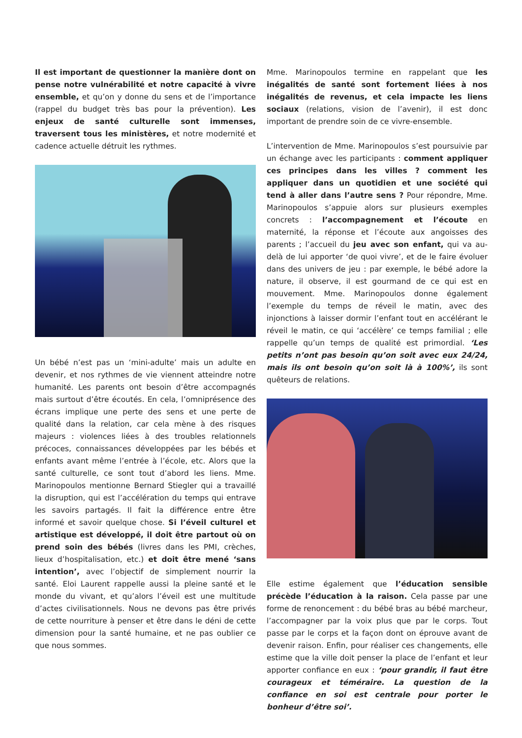Il est important de questionner la manière dont on pense notre vulnérabilité et notre capacité à vivre ensemble, et qu’on y donne du sens et de l’importance (rappel du budget très bas pour la prévention). Les enjeux de santé culturelle sont immenses, traversent tous les ministères, et notre modernité et cadence actuelle détruit les rythmes.
Un bébé n’est pas un ‘mini-adulte’ mais un adulte en devenir, et nos rythmes de vie viennent atteindre notre humanité. Les parents ont besoin d’être accompagnés mais surtout d’être écoutés. En cela, l’omniprésence des écrans implique une perte des sens et une perte de qualité dans la relation, car cela mène à des risques majeurs : violences liées à des troubles relationnels précoces, connaissances développées par les bébés et enfants avant même l’entrée à l’école, etc. Alors que la santé culturelle, ce sont tout d’abord les liens. Mme. Marinopoulos mentionne Bernard Stiegler qui a travaillé la disruption, qui est l’accélération du temps qui entrave les savoirs partagés. Il fait la différence entre être informé et savoir quelque chose. Si l’éveil culturel et artistique est développé, il doit être partout où on prend soin des bébés (livres dans les PMI, crèches, lieux d’hospitalisation, etc.) et doit être mené ‘sans intention’, avec l’objectif de simplement nourrir la santé. Eloi Laurent rappelle aussi la pleine santé et le monde du vivant, et qu’alors l’éveil est une multitude d’actes civilisationnels. Nous ne devons pas être privés de cette nourriture à penser et être dans le déni de cette dimension pour la santé humaine, et ne pas oublier ce que nous sommes.
Mme. Marinopoulos termine en rappelant que les inégalités de santé sont fortement liées à nos inégalités de revenus, et cela impacte les liens sociaux (relations, vision de l’avenir), il est donc important de prendre soin de ce vivre-ensemble.
L’intervention de Mme. Marinopoulos s’est poursuivie par un échange avec les participants : comment appliquer ces principes dans les villes ? comment les appliquer dans un quotidien et une société qui tend à aller dans l’autre sens ? Pour répondre, Mme. Marinopoulos s’appuie alors sur plusieurs exemples concrets : l’accompagnement et l’écoute en maternité, la réponse et l’écoute aux angoisses des parents ; l’accueil du jeu avec son enfant, qui va au-delà de lui apporter ‘de quoi vivre’, et de le faire évoluer dans des univers de jeu : par exemple, le bébé adore la nature, il observe, il est gourmand de ce qui est en mouvement. Mme. Marinopoulos donne également l’exemple du temps de réveil le matin, avec des injonctions à laisser dormir l’enfant tout en accélérant le réveil le matin, ce qui ‘accélère’ ce temps familial ; elle rappelle qu’un temps de qualité est primordial. ‘Les petits n’ont pas besoin qu’on soit avec eux 24/24, mais ils ont besoin qu’on soit là à 100%’, ils sont quêteurs de relations.
Elle estime également que l’éducation sensible précède l’éducation à la raison. Cela passe par une forme de renoncement : du bébé bras au bébé marcheur, l’accompagner par la voix plus que par le corps. Tout passe par le corps et la façon dont on éprouve avant de devenir raison. Enfin, pour réaliser ces changements, elle estime que la ville doit penser la place de l’enfant et leur apporter confiance en eux : ‘pour grandir, il faut être courageux et téméraire. La question de la confiance en soi est centrale pour porter le bonheur d’être soi’.